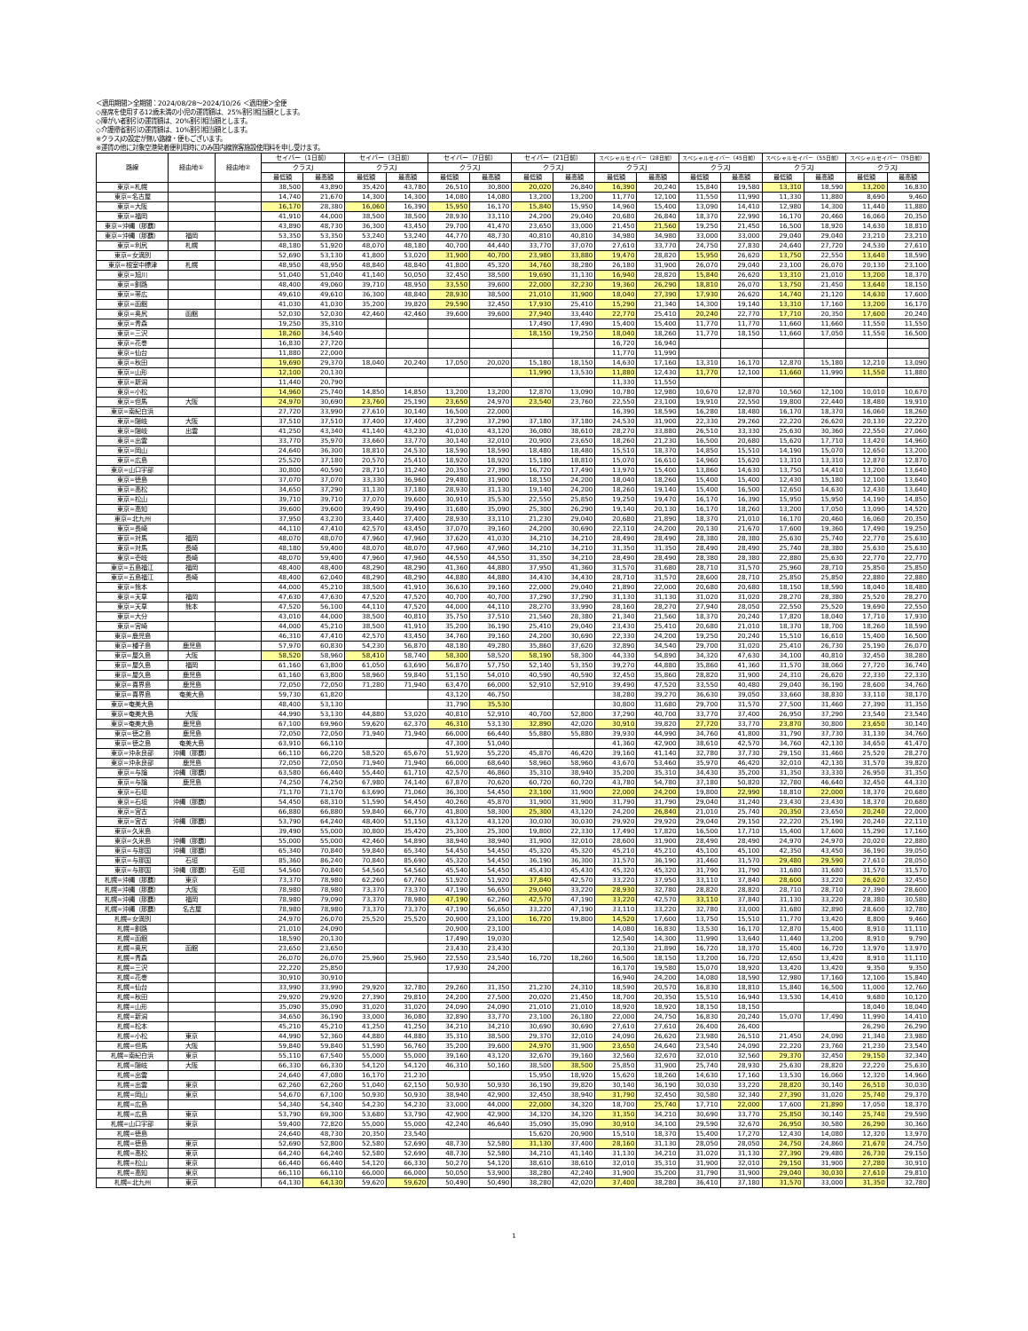＜適用期間＞全期間：2024/08/28～2024/10/26 ＜適用便＞全便
◇座席を使用する12歳未満の小児の運賃額は、25%割引相当額とします。
◇障がい者割引の運賃額は、20%割引相当額とします。
◇介護帰省割引の運賃額は、10%割引相当額とします。
※クラスJの設定が無い路線・便もございます。
※運賃の他に対象空港発着便利用時にのみ国内線旅客施設使用料を申し受けます。
| 路線 | 経由地① | 経由地② | セイバー（1日前） | | セイバー（3日前） | | セイバー（7日前） | | セイバー（21日前） | | スペシャルセイバー（28日前） | | スペシャルセイバー（45日前） | | スペシャルセイバー（55日前） | | スペシャルセイバー（75日前） | |
| --- | --- | --- | --- | --- | --- | --- | --- | --- | --- | --- | --- | --- | --- | --- | --- | --- | --- | --- |
| | | | クラスJ | | クラスJ | | クラスJ | | クラスJ | | クラスJ | | クラスJ | | クラスJ | | クラスJ | |
| | | | 最低額 | 最高額 | 最低額 | 最高額 | 最低額 | 最高額 | 最低額 | 最高額 | 最低額 | 最高額 | 最低額 | 最高額 | 最低額 | 最高額 | 最低額 | 最高額 |
| 東京=札幌 | | | 38,500 | 43,890 | 35,420 | 43,780 | 26,510 | 30,800 | 20,020 | 26,840 | 16,390 | 20,240 | 15,840 | 19,580 | 13,310 | 18,590 | 13,200 | 16,830 |
| 東京=名古屋 | | | 14,740 | 21,670 | 14,300 | 14,300 | 14,080 | 14,080 | 13,200 | 13,200 | 11,770 | 12,100 | 11,550 | 11,990 | 11,330 | 11,880 | 8,690 | 9,460 |
| 東京=大阪 | | | 16,170 | 28,380 | 16,060 | 16,390 | 15,950 | 16,170 | 15,840 | 15,950 | 14,960 | 15,400 | 13,090 | 14,410 | 12,980 | 14,300 | 11,440 | 11,880 |
| 東京=福岡 | | | 41,910 | 44,000 | 38,500 | 38,500 | 28,930 | 33,110 | 24,200 | 29,040 | 20,680 | 26,840 | 18,370 | 22,990 | 16,170 | 20,460 | 16,060 | 20,350 |
| 東京=沖縄（那覇） | | | 43,890 | 48,730 | 36,300 | 43,450 | 29,700 | 41,470 | 23,650 | 33,000 | 21,450 | 21,560 | 19,250 | 21,450 | 16,500 | 18,920 | 14,630 | 18,810 |
| 東京=沖縄（那覇） | 福岡 | | 53,350 | 53,350 | 53,240 | 53,240 | 44,770 | 48,730 | 40,810 | 40,810 | 34,980 | 34,980 | 33,000 | 33,000 | 29,040 | 29,040 | 23,210 | 23,210 |
| 東京=利尻 | 札幌 | | 48,180 | 51,920 | 48,070 | 48,180 | 40,700 | 44,440 | 33,770 | 37,070 | 27,610 | 33,770 | 24,750 | 27,830 | 24,640 | 27,720 | 24,530 | 27,610 |
| 東京=女満別 | | | 52,690 | 53,130 | 41,800 | 53,020 | 31,900 | 40,700 | 23,980 | 33,880 | 19,470 | 28,820 | 15,950 | 26,620 | 13,750 | 22,550 | 13,640 | 18,590 |
| 東京=根室中標津 | 札幌 | | 48,950 | 48,950 | 48,840 | 48,840 | 41,800 | 45,320 | 34,760 | 38,280 | 26,180 | 31,900 | 26,070 | 29,040 | 23,100 | 26,070 | 20,130 | 23,100 |
| 東京=旭川 | | | 51,040 | 51,040 | 41,140 | 50,050 | 32,450 | 38,500 | 19,690 | 31,130 | 16,940 | 28,820 | 15,840 | 26,620 | 13,310 | 21,010 | 13,200 | 18,370 |
| 東京=釧路 | | | 48,400 | 49,060 | 39,710 | 48,950 | 33,550 | 39,600 | 22,000 | 32,230 | 19,360 | 26,290 | 18,810 | 26,070 | 13,750 | 21,450 | 13,640 | 18,150 |
| 東京=帯広 | | | 49,610 | 49,610 | 36,300 | 48,840 | 28,930 | 38,500 | 21,010 | 31,900 | 18,040 | 27,390 | 17,930 | 26,620 | 14,740 | 21,120 | 14,630 | 17,600 |
| 東京=函館 | | | 41,030 | 41,030 | 35,200 | 39,820 | 29,590 | 32,450 | 17,930 | 25,410 | 15,290 | 21,340 | 14,300 | 19,140 | 13,310 | 17,160 | 13,200 | 16,170 |
| 東京=奥尻 | 函館 | | 52,030 | 52,030 | 42,460 | 42,460 | 39,600 | 39,600 | 27,940 | 33,440 | 22,770 | 25,410 | 20,240 | 22,770 | 17,710 | 20,350 | 17,600 | 20,240 |
| 東京=青森 | | | 19,250 | 35,310 | | | | | 17,490 | 17,490 | 15,400 | 15,400 | 11,770 | 11,770 | 11,660 | 11,660 | 11,550 | 11,550 |
| 東京=三沢 | | | 18,260 | 34,540 | | | | | 18,150 | 19,250 | 18,040 | 18,260 | 11,770 | 18,150 | 11,660 | 17,050 | 11,550 | 16,500 |
| 東京=花巻 | | | 16,830 | 27,720 | | | | | | | 16,720 | 16,940 | | | | | | |
| 東京=仙台 | | | 11,880 | 22,000 | | | | | | | 11,770 | 11,990 | | | | | | |
| 東京=秋田 | | | 19,690 | 29,370 | 18,040 | 20,240 | 17,050 | 20,020 | 15,180 | 18,150 | 14,630 | 17,160 | 13,310 | 16,170 | 12,870 | 15,180 | 12,210 | 13,090 |
| 東京=山形 | | | 12,100 | 20,130 | | | | | 11,990 | 13,530 | 11,880 | 12,430 | 11,770 | 12,100 | 11,660 | 11,990 | 11,550 | 11,880 |
| 東京=新潟 | | | 11,440 | 20,790 | | | | | | | 11,330 | 11,550 | | | | | | |
| 東京=小松 | | | 14,960 | 25,740 | 14,850 | 14,850 | 13,200 | 13,200 | 12,870 | 13,090 | 10,780 | 12,980 | 10,670 | 12,870 | 10,560 | 12,100 | 10,010 | 10,670 |
| 東京=但馬 | 大阪 | | 24,970 | 30,690 | 23,760 | 25,190 | 23,650 | 24,970 | 23,540 | 23,760 | 22,550 | 23,100 | 19,910 | 22,550 | 19,800 | 22,440 | 18,480 | 19,910 |
| 東京=南紀白浜 | | | 27,720 | 33,990 | 27,610 | 30,140 | 16,500 | 22,000 | | | 16,390 | 18,590 | 16,280 | 18,480 | 16,170 | 18,370 | 16,060 | 18,260 |
| 東京=隠岐 | 大阪 | | 37,510 | 37,510 | 37,400 | 37,400 | 37,290 | 37,290 | 37,180 | 37,180 | 24,530 | 31,900 | 22,330 | 29,260 | 22,220 | 26,620 | 20,130 | 22,220 |
| 東京=隠岐 | 出雲 | | 41,250 | 43,340 | 41,140 | 43,230 | 41,030 | 43,120 | 36,080 | 38,610 | 28,270 | 33,880 | 26,510 | 33,330 | 25,630 | 30,360 | 22,550 | 27,060 |
| 東京=出雲 | | | 33,770 | 35,970 | 33,660 | 33,770 | 30,140 | 32,010 | 20,900 | 23,650 | 18,260 | 21,230 | 16,500 | 20,680 | 15,620 | 17,710 | 13,420 | 14,960 |
| 東京=岡山 | | | 24,640 | 36,300 | 18,810 | 24,530 | 18,590 | 18,590 | 18,480 | 18,480 | 15,510 | 18,370 | 14,850 | 15,510 | 14,190 | 15,070 | 12,650 | 13,200 |
| 東京=広島 | | | 25,520 | 37,180 | 20,570 | 25,410 | 18,920 | 18,920 | 15,180 | 18,810 | 15,070 | 16,610 | 14,960 | 15,620 | 13,310 | 13,310 | 12,870 | 12,870 |
| 東京=山口宇部 | | | 30,800 | 40,590 | 28,710 | 31,240 | 20,350 | 27,390 | 16,720 | 17,490 | 13,970 | 15,400 | 13,860 | 14,630 | 13,750 | 14,410 | 13,200 | 13,640 |
| 東京=徳島 | | | 37,070 | 37,070 | 33,330 | 36,960 | 29,480 | 31,900 | 18,150 | 24,200 | 18,040 | 18,260 | 15,400 | 15,400 | 12,430 | 15,180 | 12,100 | 13,640 |
| 東京=高松 | | | 34,650 | 37,290 | 31,130 | 37,180 | 28,930 | 31,130 | 19,140 | 24,200 | 18,260 | 19,140 | 15,400 | 16,500 | 12,650 | 14,630 | 12,430 | 13,640 |
| 東京=松山 | | | 39,710 | 39,710 | 37,070 | 39,600 | 30,910 | 35,530 | 22,550 | 25,850 | 19,250 | 19,470 | 16,170 | 16,390 | 15,950 | 15,950 | 14,190 | 14,850 |
| 東京=高知 | | | 39,600 | 39,600 | 39,490 | 39,490 | 31,680 | 35,090 | 25,300 | 26,290 | 19,140 | 20,130 | 16,170 | 18,260 | 13,200 | 17,050 | 13,090 | 14,520 |
| 東京=北九州 | | | 37,950 | 43,230 | 33,440 | 37,400 | 28,930 | 33,110 | 21,230 | 29,040 | 20,680 | 21,890 | 18,370 | 21,010 | 16,170 | 20,460 | 16,060 | 20,350 |
| 東京=長崎 | | | 44,110 | 47,410 | 42,570 | 43,450 | 37,070 | 39,160 | 24,200 | 30,690 | 22,110 | 24,200 | 20,130 | 21,670 | 17,600 | 19,360 | 17,490 | 19,250 |
| 東京=対馬 | 福岡 | | 48,070 | 48,070 | 47,960 | 47,960 | 37,620 | 41,030 | 34,210 | 34,210 | 28,490 | 28,490 | 28,380 | 28,380 | 25,630 | 25,740 | 22,770 | 25,630 |
| 東京=対馬 | 長崎 | | 48,180 | 59,400 | 48,070 | 48,070 | 47,960 | 47,960 | 34,210 | 34,210 | 31,350 | 31,350 | 28,490 | 28,490 | 25,740 | 28,380 | 25,630 | 25,630 |
| 東京=壱岐 | 長崎 | | 48,070 | 59,400 | 47,960 | 47,960 | 44,550 | 44,550 | 31,350 | 34,210 | 28,490 | 28,490 | 28,380 | 28,380 | 22,880 | 25,630 | 22,770 | 22,770 |
| 東京=五島福江 | 福岡 | | 48,400 | 48,400 | 48,290 | 48,290 | 41,360 | 44,880 | 37,950 | 41,360 | 31,570 | 31,680 | 28,710 | 31,570 | 25,960 | 28,710 | 25,850 | 25,850 |
| 東京=五島福江 | 長崎 | | 48,400 | 62,040 | 48,290 | 48,290 | 44,880 | 44,880 | 34,430 | 34,430 | 28,710 | 31,570 | 28,600 | 28,710 | 25,850 | 25,850 | 22,880 | 22,880 |
| 東京=熊本 | | | 44,000 | 45,210 | 38,500 | 41,910 | 36,630 | 39,160 | 22,000 | 29,040 | 21,890 | 22,000 | 20,680 | 20,680 | 18,150 | 18,590 | 18,040 | 18,480 |
| 東京=天草 | 福岡 | | 47,630 | 47,630 | 47,520 | 47,520 | 40,700 | 40,700 | 37,290 | 37,290 | 31,130 | 31,130 | 31,020 | 31,020 | 28,270 | 28,380 | 25,520 | 28,270 |
| 東京=天草 | 熊本 | | 47,520 | 56,100 | 44,110 | 47,520 | 44,000 | 44,110 | 28,270 | 33,990 | 28,160 | 28,270 | 27,940 | 28,050 | 22,550 | 25,520 | 19,690 | 22,550 |
| 東京=大分 | | | 43,010 | 44,000 | 38,500 | 40,810 | 35,750 | 37,510 | 21,560 | 28,380 | 21,340 | 21,560 | 18,370 | 20,240 | 17,820 | 18,040 | 17,710 | 17,930 |
| 東京=宮崎 | | | 44,000 | 45,210 | 38,500 | 41,910 | 35,200 | 36,190 | 25,410 | 29,040 | 23,430 | 25,410 | 20,680 | 21,010 | 18,370 | 18,700 | 18,260 | 18,590 |
| 東京=鹿児島 | | | 46,310 | 47,410 | 42,570 | 43,450 | 34,760 | 39,160 | 24,200 | 30,690 | 22,330 | 24,200 | 19,250 | 20,240 | 15,510 | 16,610 | 15,400 | 16,500 |
| 東京=種子島 | 鹿児島 | | 57,970 | 60,830 | 54,230 | 56,870 | 48,180 | 49,280 | 35,860 | 37,620 | 32,890 | 34,540 | 29,700 | 31,020 | 25,410 | 26,730 | 25,190 | 26,070 |
| 東京=屋久島 | 大阪 | | 58,520 | 58,960 | 58,410 | 58,740 | 58,300 | 58,520 | 58,190 | 58,300 | 44,330 | 54,890 | 34,320 | 47,630 | 34,100 | 40,810 | 32,450 | 38,280 |
| 東京=屋久島 | 福岡 | | 61,160 | 63,800 | 61,050 | 63,690 | 56,870 | 57,750 | 52,140 | 53,350 | 39,270 | 44,880 | 35,860 | 41,360 | 31,570 | 38,060 | 27,720 | 36,740 |
| 東京=屋久島 | 鹿児島 | | 61,160 | 63,800 | 58,960 | 59,840 | 51,150 | 54,010 | 40,590 | 40,590 | 32,450 | 35,860 | 28,820 | 31,900 | 24,310 | 26,620 | 22,330 | 22,330 |
| 東京=喜界島 | 鹿児島 | | 72,050 | 72,050 | 71,280 | 71,940 | 63,470 | 66,000 | 52,910 | 52,910 | 39,490 | 47,520 | 33,550 | 40,480 | 29,040 | 36,190 | 28,600 | 34,760 |
| 東京=喜界島 | 奄美大島 | | 59,730 | 61,820 | | | 43,120 | 46,750 | | | 38,280 | 39,270 | 36,630 | 39,050 | 33,660 | 38,830 | 33,110 | 38,170 |
| 東京=奄美大島 | | | 48,400 | 53,130 | | | 31,790 | 35,530 | | | 30,800 | 31,680 | 29,700 | 31,570 | 27,500 | 31,460 | 27,390 | 31,350 |
| 東京=奄美大島 | 大阪 | | 44,990 | 53,130 | 44,880 | 53,020 | 40,810 | 52,910 | 40,700 | 52,800 | 37,290 | 40,700 | 33,770 | 37,400 | 26,950 | 37,290 | 23,540 | 23,540 |
| 東京=奄美大島 | 鹿児島 | | 67,100 | 69,960 | 59,620 | 62,370 | 46,310 | 53,130 | 32,890 | 42,020 | 30,910 | 39,820 | 27,720 | 33,770 | 23,870 | 30,800 | 23,650 | 30,140 |
| 東京=徳之島 | 鹿児島 | | 72,050 | 72,050 | 71,940 | 71,940 | 66,000 | 66,440 | 55,880 | 55,880 | 39,930 | 44,990 | 34,760 | 41,800 | 31,790 | 37,730 | 31,130 | 34,760 |
| 東京=徳之島 | 奄美大島 | | 63,910 | 66,110 | | | 47,300 | 51,040 | | | 41,360 | 42,900 | 38,610 | 42,570 | 34,760 | 42,130 | 34,650 | 41,470 |
| 東京=沖永良部 | 沖縄（那覇） | | 66,110 | 66,220 | 58,520 | 65,670 | 51,920 | 55,220 | 45,870 | 46,420 | 39,160 | 41,140 | 32,780 | 37,730 | 29,150 | 31,460 | 25,520 | 28,270 |
| 東京=沖永良部 | 鹿児島 | | 72,050 | 72,050 | 71,940 | 71,940 | 66,000 | 68,640 | 58,960 | 58,960 | 43,670 | 53,460 | 35,970 | 46,420 | 32,010 | 42,130 | 31,570 | 39,820 |
| 東京=与論 | 沖縄（那覇） | | 63,580 | 66,440 | 55,440 | 61,710 | 42,570 | 46,860 | 35,310 | 38,940 | 35,200 | 35,310 | 34,430 | 35,200 | 31,350 | 33,330 | 26,950 | 31,350 |
| 東京=与論 | 鹿児島 | | 74,250 | 74,250 | 67,980 | 74,140 | 67,870 | 70,620 | 60,720 | 60,720 | 43,780 | 54,780 | 37,180 | 50,820 | 32,780 | 46,640 | 32,450 | 44,330 |
| 東京=石垣 | | | 71,170 | 71,170 | 63,690 | 71,060 | 36,300 | 54,450 | 23,100 | 31,900 | 22,000 | 24,200 | 19,800 | 22,990 | 18,810 | 22,000 | 18,370 | 20,680 |
| 東京=石垣 | 沖縄（那覇） | | 54,450 | 68,310 | 51,590 | 54,450 | 40,260 | 45,870 | 31,900 | 31,900 | 31,790 | 31,790 | 29,040 | 31,240 | 23,430 | 23,430 | 18,370 | 20,680 |
| 東京=宮古 | | | 66,880 | 66,880 | 59,840 | 66,770 | 41,800 | 58,300 | 25,300 | 43,120 | 24,200 | 26,840 | 21,010 | 25,740 | 20,350 | 23,650 | 20,240 | 22,000 |
| 東京=宮古 | 沖縄（那覇） | | 53,790 | 64,240 | 48,400 | 51,150 | 43,120 | 43,120 | 30,030 | 30,030 | 29,920 | 29,920 | 29,040 | 29,150 | 22,220 | 25,190 | 20,240 | 22,110 |
| 東京=久米島 | | | 39,490 | 55,000 | 30,800 | 35,420 | 25,300 | 25,300 | 19,800 | 22,330 | 17,490 | 17,820 | 16,500 | 17,710 | 15,400 | 17,600 | 15,290 | 17,160 |
| 東京=久米島 | 沖縄（那覇） | | 55,000 | 55,000 | 42,460 | 54,890 | 38,940 | 38,940 | 31,900 | 32,010 | 28,600 | 31,900 | 28,490 | 28,490 | 24,970 | 24,970 | 20,020 | 22,880 |
| 東京=与那国 | 沖縄（那覇） | | 65,340 | 70,840 | 59,840 | 65,340 | 54,450 | 54,450 | 45,320 | 45,320 | 45,210 | 45,210 | 45,100 | 45,100 | 42,350 | 43,450 | 36,190 | 39,050 |
| 東京=与那国 | 石垣 | | 85,360 | 86,240 | 70,840 | 85,690 | 45,320 | 54,450 | 36,190 | 36,300 | 31,570 | 36,190 | 31,460 | 31,570 | 29,480 | 29,590 | 27,610 | 28,050 |
| 東京=与那国 | 沖縄（那覇） | 石垣 | 54,560 | 70,840 | 54,560 | 54,560 | 45,540 | 54,450 | 45,430 | 45,430 | 45,320 | 45,320 | 31,790 | 31,790 | 31,680 | 31,680 | 31,570 | 31,570 |
| 札幌=沖縄（那覇） | 東京 | | 73,370 | 78,980 | 62,260 | 67,760 | 51,920 | 51,920 | 37,840 | 42,570 | 33,220 | 37,950 | 33,110 | 37,840 | 28,600 | 33,220 | 26,620 | 32,450 |
| 札幌=沖縄（那覇） | 大阪 | | 78,980 | 78,980 | 73,370 | 73,370 | 47,190 | 56,650 | 29,040 | 33,220 | 28,930 | 32,780 | 28,820 | 28,820 | 28,710 | 28,710 | 27,390 | 28,600 |
| 札幌=沖縄（那覇） | 福岡 | | 78,980 | 79,090 | 73,370 | 78,980 | 47,190 | 62,260 | 42,570 | 47,190 | 33,220 | 42,570 | 33,110 | 37,840 | 31,130 | 33,220 | 28,380 | 30,580 |
| 札幌=沖縄（那覇） | 名古屋 | | 78,980 | 78,980 | 73,370 | 73,370 | 47,190 | 56,650 | 33,220 | 47,190 | 33,110 | 33,220 | 32,780 | 33,000 | 31,680 | 32,890 | 28,600 | 32,780 |
| 札幌=女満別 | | | 24,970 | 26,070 | 25,520 | 25,520 | 20,900 | 23,100 | 16,720 | 19,800 | 14,520 | 17,600 | 13,750 | 15,510 | 11,770 | 13,420 | 8,800 | 9,460 |
| 札幌=釧路 | | | 21,010 | 24,090 | | | 20,900 | 23,100 | | | 14,080 | 16,830 | 13,530 | 16,170 | 12,870 | 15,400 | 8,910 | 11,110 |
| 札幌=函館 | | | 18,590 | 20,130 | | | 17,490 | 19,030 | | | 12,540 | 14,300 | 11,990 | 13,640 | 11,440 | 13,200 | 8,910 | 9,790 |
| 札幌=奥尻 | 函館 | | 23,650 | 23,650 | | | 23,430 | 23,430 | | | 20,130 | 21,890 | 16,720 | 18,370 | 15,400 | 16,720 | 13,970 | 13,970 |
| 札幌=青森 | | | 26,070 | 26,070 | 25,960 | 25,960 | 22,550 | 23,540 | 16,720 | 18,260 | 16,500 | 18,150 | 13,200 | 16,720 | 12,650 | 13,420 | 8,910 | 11,110 |
| 札幌=三沢 | | | 22,220 | 25,850 | | | 17,930 | 24,200 | | | 16,170 | 19,580 | 15,070 | 18,920 | 13,420 | 13,420 | 9,350 | 9,350 |
| 札幌=花巻 | | | 30,910 | 30,910 | | | | | | | 16,940 | 24,200 | 14,080 | 18,590 | 12,980 | 17,160 | 12,100 | 15,840 |
| 札幌=仙台 | | | 33,990 | 33,990 | 29,920 | 32,780 | 29,260 | 31,350 | 21,230 | 24,310 | 18,590 | 20,570 | 16,830 | 18,810 | 15,840 | 16,500 | 11,000 | 12,760 |
| 札幌=秋田 | | | 29,920 | 29,920 | 27,390 | 29,810 | 24,200 | 27,500 | 20,020 | 21,450 | 18,700 | 20,350 | 15,510 | 16,940 | 13,530 | 14,410 | 9,680 | 10,120 |
| 札幌=山形 | | | 35,090 | 35,090 | 31,020 | 31,020 | 24,090 | 24,090 | 21,010 | 21,010 | 18,920 | 18,920 | 18,150 | 18,150 | | | 18,040 | 18,040 |
| 札幌=新潟 | | | 34,650 | 36,190 | 33,000 | 36,080 | 32,890 | 33,770 | 23,100 | 26,180 | 22,000 | 24,750 | 16,830 | 20,240 | 15,070 | 17,490 | 11,990 | 14,410 |
| 札幌=松本 | | | 45,210 | 45,210 | 41,250 | 41,250 | 34,210 | 34,210 | 30,690 | 30,690 | 27,610 | 27,610 | 26,400 | 26,400 | | | 26,290 | 26,290 |
| 札幌=小松 | 東京 | | 44,990 | 52,360 | 44,880 | 44,880 | 35,310 | 38,500 | 29,370 | 32,010 | 24,090 | 26,620 | 23,980 | 26,510 | 21,450 | 24,090 | 21,340 | 23,980 |
| 札幌=但馬 | 大阪 | | 59,840 | 59,840 | 51,590 | 56,760 | 35,200 | 39,600 | 24,970 | 31,900 | 23,650 | 24,640 | 23,540 | 24,090 | 22,220 | 23,760 | 21,230 | 23,540 |
| 札幌=南紀白浜 | 東京 | | 55,110 | 67,540 | 55,000 | 55,000 | 39,160 | 43,120 | 32,670 | 39,160 | 32,560 | 32,670 | 32,010 | 32,560 | 29,370 | 32,450 | 29,150 | 32,340 |
| 札幌=隠岐 | 大阪 | | 66,330 | 66,330 | 54,120 | 54,120 | 46,310 | 50,160 | 38,500 | 38,500 | 25,850 | 31,900 | 25,740 | 28,930 | 25,630 | 28,820 | 22,220 | 25,630 |
| 札幌=出雲 | | | 24,640 | 47,080 | 16,170 | 21,230 | | | 15,950 | 18,920 | 15,620 | 18,260 | 14,630 | 17,160 | 13,530 | 16,060 | 12,320 | 14,960 |
| 札幌=出雲 | 東京 | | 62,260 | 62,260 | 51,040 | 62,150 | 50,930 | 50,930 | 36,190 | 39,820 | 30,140 | 36,190 | 30,030 | 33,220 | 28,820 | 30,140 | 26,510 | 30,030 |
| 札幌=岡山 | 東京 | | 54,670 | 67,100 | 50,930 | 50,930 | 38,940 | 42,900 | 32,450 | 38,940 | 31,790 | 32,450 | 30,580 | 32,340 | 27,390 | 31,020 | 25,740 | 29,370 |
| 札幌=広島 | | | 54,340 | 54,340 | 54,230 | 54,230 | 33,000 | 44,000 | 22,000 | 34,320 | 18,700 | 25,740 | 17,710 | 22,000 | 17,600 | 21,890 | 17,050 | 18,370 |
| 札幌=広島 | 東京 | | 53,790 | 69,300 | 53,680 | 53,790 | 42,900 | 42,900 | 34,320 | 34,320 | 31,350 | 34,210 | 30,690 | 33,770 | 25,850 | 30,140 | 25,740 | 29,590 |
| 札幌=山口宇部 | 東京 | | 59,400 | 72,820 | 55,000 | 55,000 | 42,240 | 46,640 | 35,090 | 35,090 | 30,910 | 34,100 | 29,590 | 32,670 | 26,950 | 30,580 | 26,290 | 30,360 |
| 札幌=徳島 | | | 24,640 | 48,730 | 20,350 | 23,540 | | | 15,620 | 20,900 | 15,510 | 18,370 | 15,400 | 17,270 | 12,430 | 14,080 | 12,320 | 13,970 |
| 札幌=徳島 | 東京 | | 52,690 | 52,800 | 52,580 | 52,690 | 48,730 | 52,580 | 31,130 | 37,400 | 28,160 | 31,130 | 28,050 | 28,050 | 24,750 | 24,860 | 21,670 | 24,750 |
| 札幌=高松 | 東京 | | 64,240 | 64,240 | 52,580 | 52,690 | 48,730 | 52,580 | 34,210 | 41,140 | 31,130 | 34,210 | 31,020 | 31,130 | 27,390 | 29,480 | 26,730 | 29,150 |
| 札幌=松山 | 東京 | | 66,440 | 66,440 | 54,120 | 66,330 | 50,270 | 54,120 | 38,610 | 38,610 | 32,010 | 35,310 | 31,900 | 32,010 | 29,150 | 31,900 | 27,280 | 30,910 |
| 札幌=高知 | 東京 | | 66,110 | 66,110 | 66,000 | 66,000 | 50,050 | 53,900 | 38,280 | 42,240 | 31,900 | 35,200 | 31,790 | 31,900 | 29,040 | 30,030 | 27,610 | 29,810 |
| 札幌=北九州 | 東京 | | 64,130 | 64,130 | 59,620 | 59,620 | 50,490 | 50,490 | 38,280 | 42,020 | 37,400 | 38,280 | 36,410 | 37,180 | 31,570 | 33,000 | 31,350 | 32,780 |
1